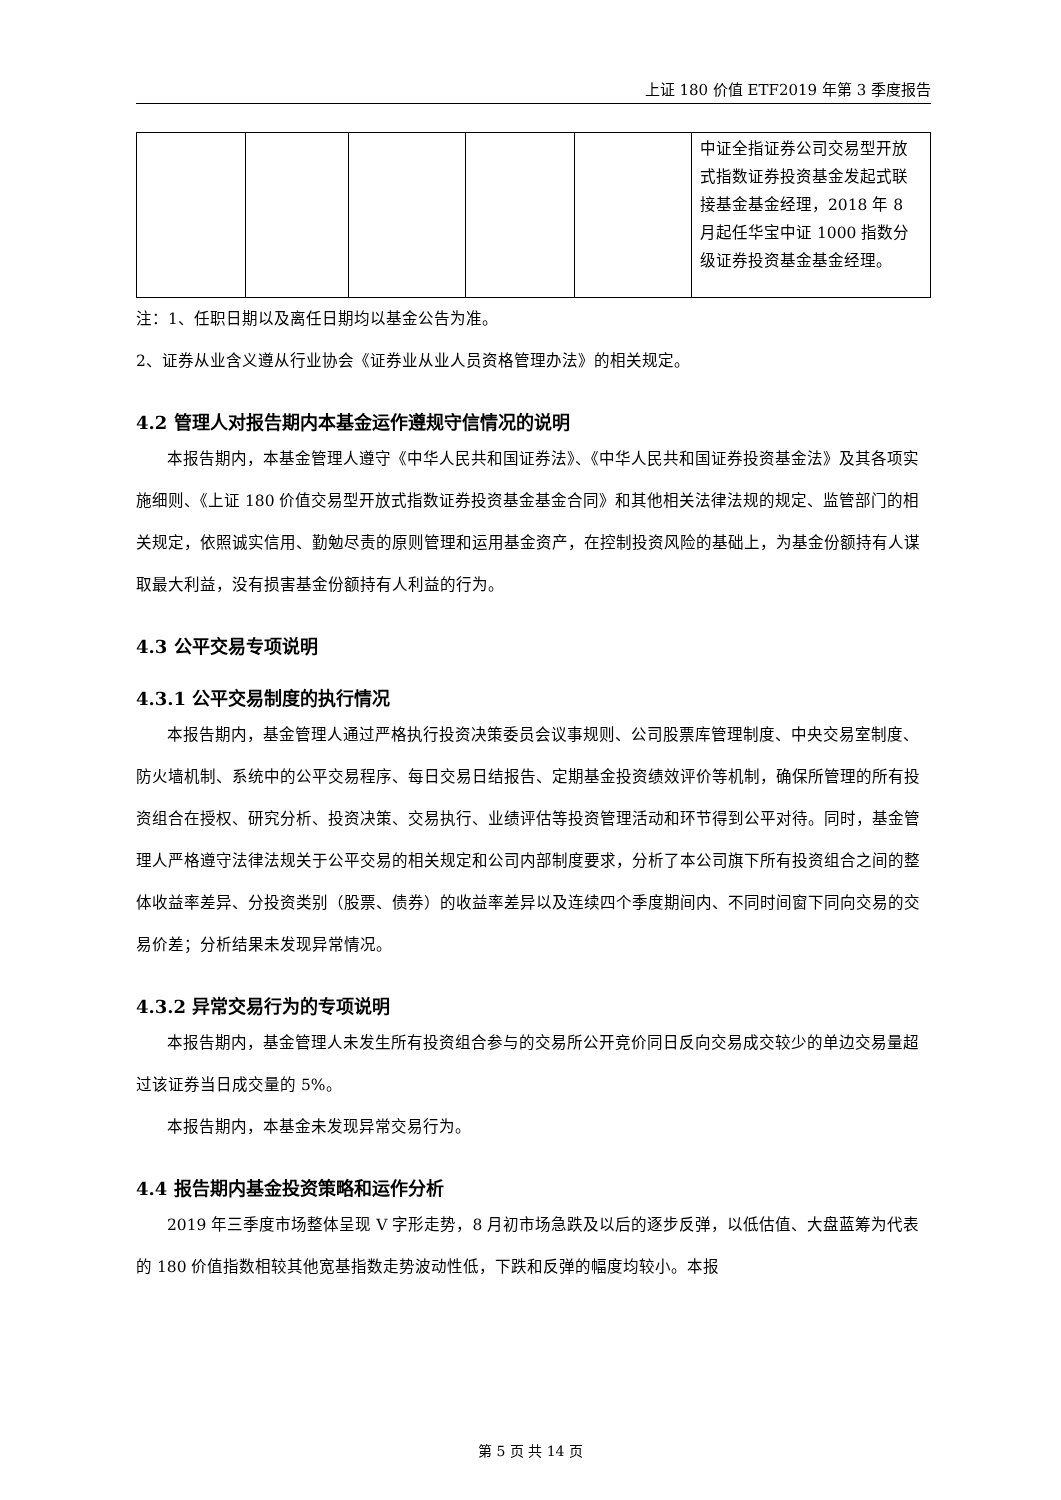上证 180 价值 ETF2019 年第 3 季度报告
| | | | | | 中证全指证券公司交易型开放式指数证券投资基金发起式联接基金基金经理，2018 年 8 月起任华宝中证 1000 指数分级证券投资基金基金经理。 |
注：1、任职日期以及离任日期均以基金公告为准。
2、证券从业含义遵从行业协会《证券业从业人员资格管理办法》的相关规定。
4.2 管理人对报告期内本基金运作遵规守信情况的说明
本报告期内，本基金管理人遵守《中华人民共和国证券法》、《中华人民共和国证券投资基金法》及其各项实施细则、《上证 180 价值交易型开放式指数证券投资基金基金合同》和其他相关法律法规的规定、监管部门的相关规定，依照诚实信用、勤勉尽责的原则管理和运用基金资产，在控制投资风险的基础上，为基金份额持有人谋取最大利益，没有损害基金份额持有人利益的行为。
4.3 公平交易专项说明
4.3.1 公平交易制度的执行情况
本报告期内，基金管理人通过严格执行投资决策委员会议事规则、公司股票库管理制度、中央交易室制度、防火墙机制、系统中的公平交易程序、每日交易日结报告、定期基金投资绩效评价等机制，确保所管理的所有投资组合在授权、研究分析、投资决策、交易执行、业绩评估等投资管理活动和环节得到公平对待。同时，基金管理人严格遵守法律法规关于公平交易的相关规定和公司内部制度要求，分析了本公司旗下所有投资组合之间的整体收益率差异、分投资类别（股票、债券）的收益率差异以及连续四个季度期间内、不同时间窗下同向交易的交易价差；分析结果未发现异常情况。
4.3.2 异常交易行为的专项说明
本报告期内，基金管理人未发生所有投资组合参与的交易所公开竞价同日反向交易成交较少的单边交易量超过该证券当日成交量的 5%。
本报告期内，本基金未发现异常交易行为。
4.4 报告期内基金投资策略和运作分析
2019 年三季度市场整体呈现 V 字形走势，8 月初市场急跌及以后的逐步反弹，以低估值、大盘蓝筹为代表的 180 价值指数相较其他宽基指数走势波动性低，下跌和反弹的幅度均较小。本报
第 5 页 共 14 页